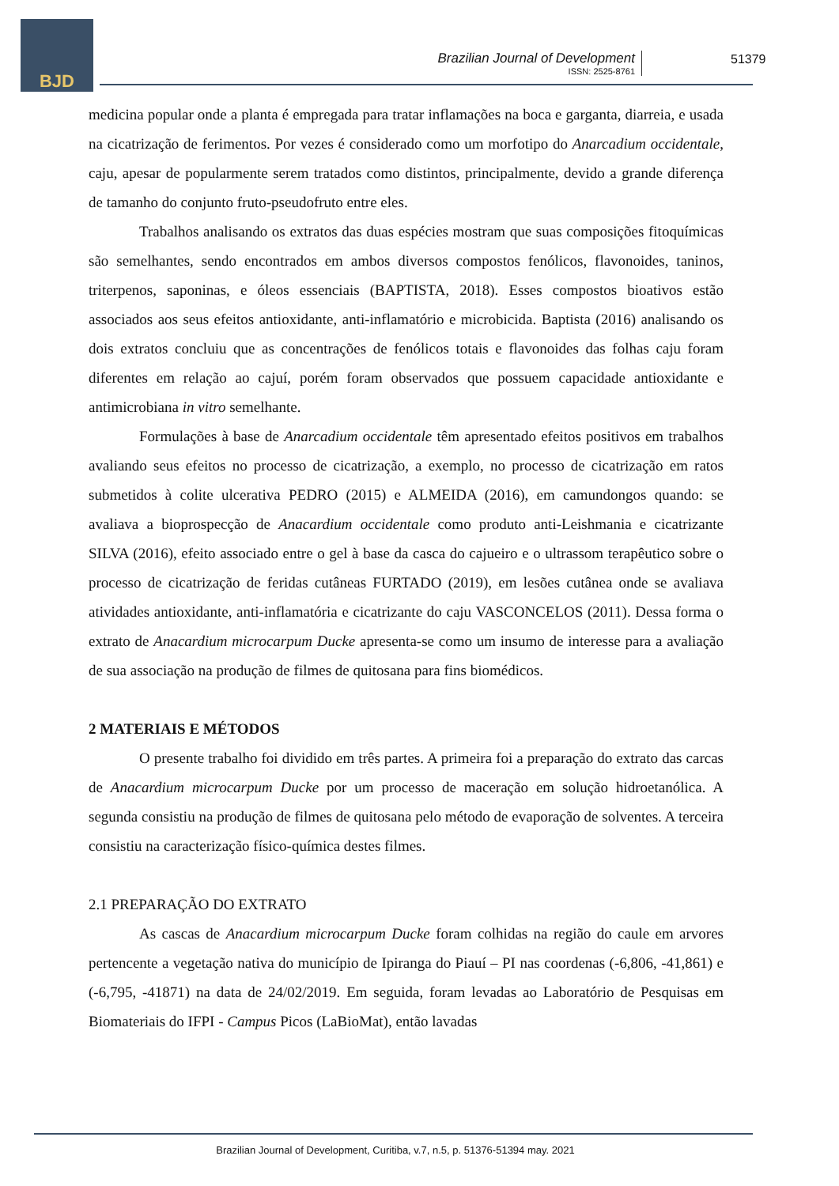BJD
Brazilian Journal of Development
ISSN: 2525-8761
51379
medicina popular onde a planta é empregada para tratar inflamações na boca e garganta, diarreia, e usada na cicatrização de ferimentos. Por vezes é considerado como um morfotipo do Anarcadium occidentale, caju, apesar de popularmente serem tratados como distintos, principalmente, devido a grande diferença de tamanho do conjunto fruto-pseudofruto entre eles.
Trabalhos analisando os extratos das duas espécies mostram que suas composições fitoquímicas são semelhantes, sendo encontrados em ambos diversos compostos fenólicos, flavonoides, taninos, triterpenos, saponinas, e óleos essenciais (BAPTISTA, 2018). Esses compostos bioativos estão associados aos seus efeitos antioxidante, anti-inflamatório e microbicida. Baptista (2016) analisando os dois extratos concluiu que as concentrações de fenólicos totais e flavonoides das folhas caju foram diferentes em relação ao cajuí, porém foram observados que possuem capacidade antioxidante e antimicrobiana in vitro semelhante.
Formulações à base de Anarcadium occidentale têm apresentado efeitos positivos em trabalhos avaliando seus efeitos no processo de cicatrização, a exemplo, no processo de cicatrização em ratos submetidos à colite ulcerativa PEDRO (2015) e ALMEIDA (2016), em camundongos quando: se avaliava a bioprospecção de Anacardium occidentale como produto anti-Leishmania e cicatrizante SILVA (2016), efeito associado entre o gel à base da casca do cajueiro e o ultrassom terapêutico sobre o processo de cicatrização de feridas cutâneas FURTADO (2019), em lesões cutânea onde se avaliava atividades antioxidante, anti-inflamatória e cicatrizante do caju VASCONCELOS (2011). Dessa forma o extrato de Anacardium microcarpum Ducke apresenta-se como um insumo de interesse para a avaliação de sua associação na produção de filmes de quitosana para fins biomédicos.
2 MATERIAIS E MÉTODOS
O presente trabalho foi dividido em três partes. A primeira foi a preparação do extrato das carcas de Anacardium microcarpum Ducke por um processo de maceração em solução hidroetanólica. A segunda consistiu na produção de filmes de quitosana pelo método de evaporação de solventes. A terceira consistiu na caracterização físico-química destes filmes.
2.1 PREPARAÇÃO DO EXTRATO
As cascas de Anacardium microcarpum Ducke foram colhidas na região do caule em arvores pertencente a vegetação nativa do município de Ipiranga do Piauí – PI nas coordenas (-6,806, -41,861) e (-6,795, -41871) na data de 24/02/2019. Em seguida, foram levadas ao Laboratório de Pesquisas em Biomateriais do IFPI - Campus Picos (LaBioMat), então lavadas
Brazilian Journal of Development, Curitiba, v.7, n.5, p. 51376-51394 may. 2021